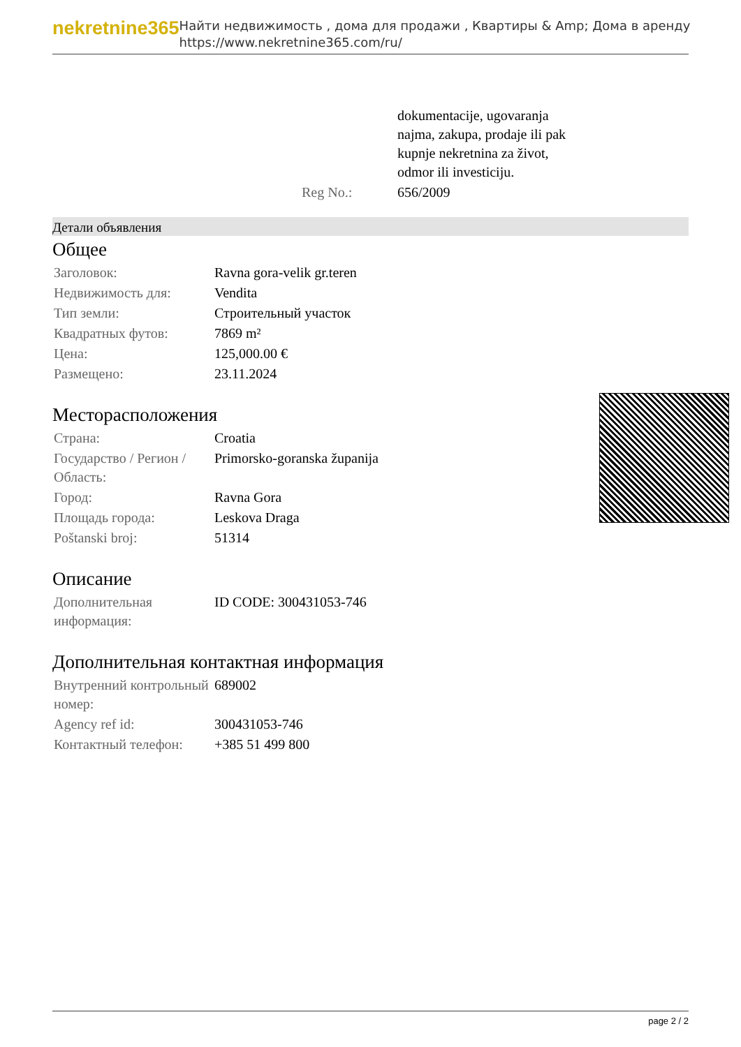nekretnine365
Найти недвижимость , дома для продажи , Квартиры & Amp; Дома в аренду
https://www.nekretnine365.com/ru/
| | dokumentacije, ugovaranja najma, zakupa, prodaje ili pak kupnje nekretnina za život, odmor ili investiciju. |
| Reg No.: | 656/2009 |
Детали объявления
Общее
| Заголовок: | Ravna gora-velik gr.teren |
| Недвижимость для: | Vendita |
| Тип земли: | Строительный участок |
| Квадратных футов: | 7869 m² |
| Цена: | 125,000.00 € |
| Размещено: | 23.11.2024 |
Месторасположения
| Страна: | Croatia |
| Государство / Регион / Область: | Primorsko-goranska županija |
| Город: | Ravna Gora |
| Площадь города: | Leskova Draga |
| Poštanski broj: | 51314 |
Описание
| Дополнительная информация: | ID CODE: 300431053-746 |
Дополнительная контактная информация
| Внутренний контрольный номер: | 689002 |
| Agency ref id: | 300431053-746 |
| Контактный телефон: | +385 51 499 800 |
page 2 / 2